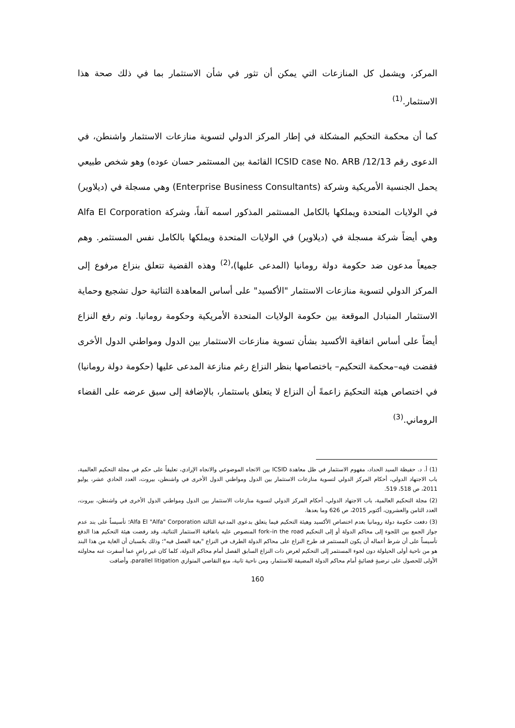المركز، ويشمل كل المنازعات التي يمكن أن تثور في شأن الاستثمار بما في ذلك صحة هذا الاستثمار.<sup>(1)</sup>
كما أن محكمة التحكيم المشكلة في إطار المركز الدولي لتسوية منازعات الاستثمار واشنطن، في الدعوى رقم ICSID case No. ARB /12/13 القائمة بين المستثمر حسان عوده) وهو شخص طبيعي يحمل الجنسية الأمريكية وشركة (Enterprise Business Consultants) وهي مسجلة في (ديلاوير) في الولايات المتحدة ويملكها بالكامل المستثمر المذكور اسمه آنفاً، وشركة Alfa El Corporation وهي أيضاً شركة مسجلة في (ديلاوير) في الولايات المتحدة ويملكها بالكامل نفس المستثمر. وهم جميعاً مدعون ضد حكومة دولة رومانيا (المدعى عليها)،<sup>(2)</sup> وهذه القضية تتعلق بنزاع مرفوع إلى المركز الدولي لتسوية منازعات الاستثمار "الأكسيد" على أساس المعاهدة الثنائية حول تشجيع وحماية الاستثمار المتبادل الموقعة بين حكومة الولايات المتحدة الأمريكية وحكومة رومانيا. وتم رفع النزاع أيضاً على أساس اتفاقية الأكسيد بشأن تسوية منازعات الاستثمار بين الدول ومواطني الدول الأخرى فقضت فيه–محكمة التحكيم– باختصاصها بنظر النزاع رغم منازعة المدعى عليها (حكومة دولة رومانيا) في اختصاص هيئة التحكيمَ زاعمةً أن النزاع لا يتعلق باستثمار، بالإضافة إلى سبق عرضه على القضاء الروماني.<sup>(3)</sup>
(1) أ. د. حفيظة السيد الحداد، مفهوم الاستثمار في ظل معاهدة ICSID بين الاتجاه الموضوعي والاتجاه الإرادي، تعليقاً على حكم في مجلة التحكيم العالمية، باب الاجتهاد الدولي، أحكام المركز الدولي لتسوية منازعات الاستثمار بين الدول ومواطني الدول الأخرى في واشنطن، بيروت، العدد الحادي عشر، يوليو 2011، ص 518، 519.
(2) مجلة التحكيم العالمية، باب الاجتهاد الدولي، أحكام المركز الدولي لتسوية منازعات الاستثمار بين الدول ومواطني الدول الأخرى في واشنطن، بيروت، العدد الثامن والعشرون، أكتوبر 2015، ص 626 وما بعدها.
(3) دفعت حكومة دولة رومانيا بعدم اختصاص الأكسيد وهيئة التحكيم فيما يتعلق بدعوى المدعية الثالثة Alfa El "Alfa" Corporation؛ تأسيساً على بند عدم جواز الجمع بين اللجوء إلى محاكم الدولة أو إلى التحكيم fork–in the road المنصوص عليه باتفاقية الاستثمار الثنائية، وقد رفضت هيئة التحكيم هذا الدفع تأسيساً على أن شرط أعماله أن يكون المستثمر قد طرح النزاع على محاكم الدولة الطرف في النزاع "بغية الفصل فيه"؛ وذلك بحُسبان أن الغاية من هذا البند هو من ناحية أولى الحيلولة دون لجوء المستثمر إلى التحكيم لعرض ذات النزاع السابق الفصل أمام محاكم الدولة، كلما كان غير راضٍ عما أسفرت عنه محاولته الأولى للحصول على ترضيةٍ قضائيةٍ أمام محاكم الدولة المضيفة للاستثمار، ومن ناحية ثانية، منع التقاضي المتوازي parallel litigation، وأضافت
160